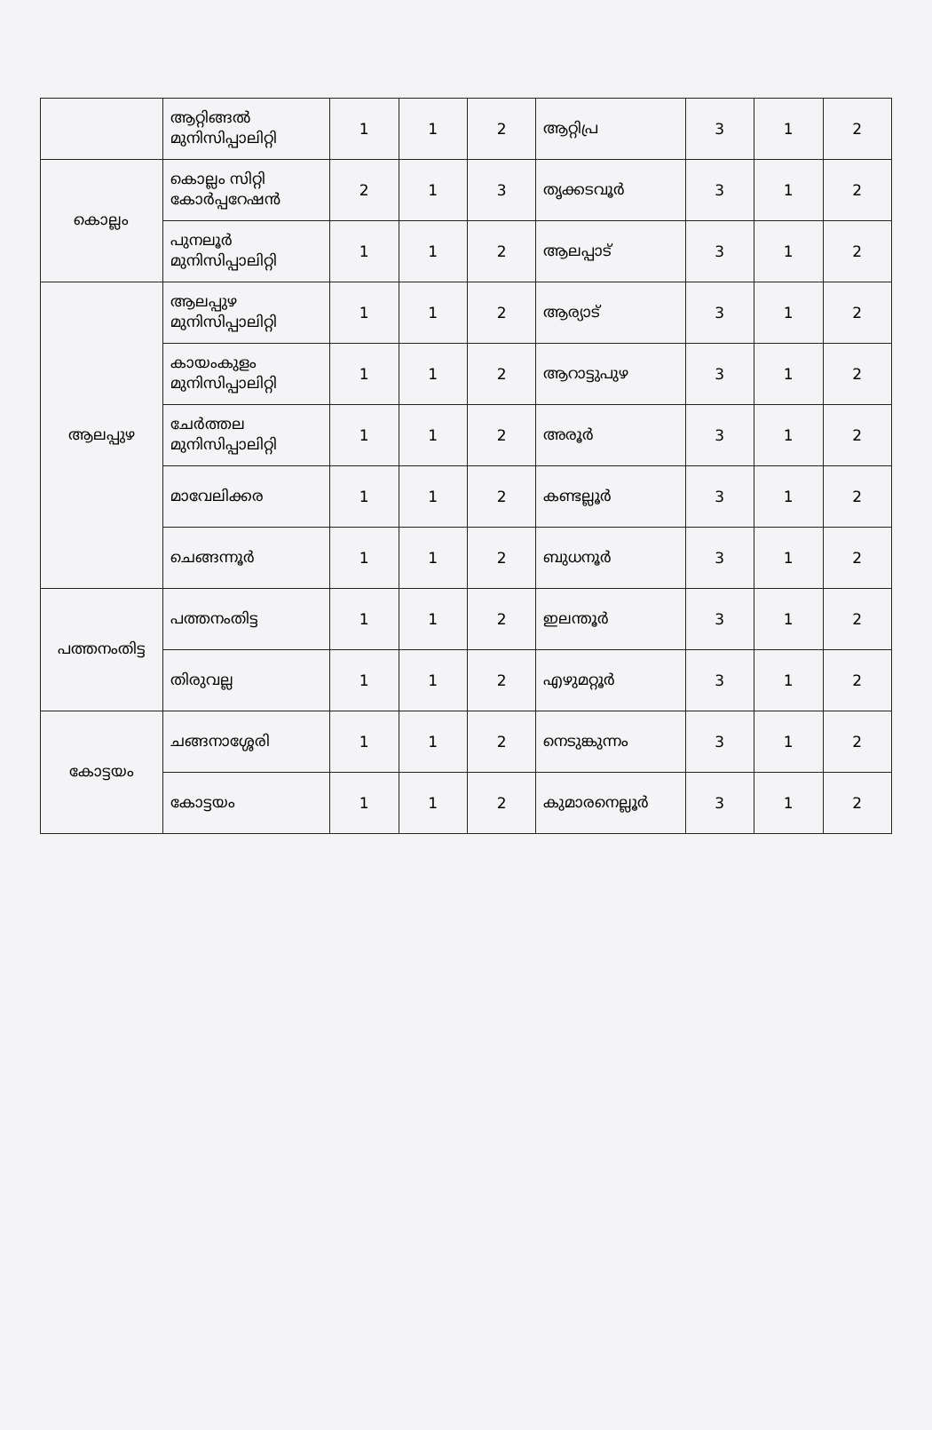| | ആറ്റിങ്ങൽ മുനിസിപ്പാലിറ്റി | 1 | 1 | 2 | ആറ്റിപ്ര | 3 | 1 | 2 |
| കൊല്ലം | കൊല്ലം സിറ്റി കോർപ്പറേഷൻ | 2 | 1 | 3 | തൃക്കടവൂർ | 3 | 1 | 2 |
| | പുനലൂർ മുനിസിപ്പാലിറ്റി | 1 | 1 | 2 | ആലപ്പാട് | 3 | 1 | 2 |
| ആലപ്പുഴ | ആലപ്പുഴ മുനിസിപ്പാലിറ്റി | 1 | 1 | 2 | ആര്യാട് | 3 | 1 | 2 |
| | കായംകുളം മുനിസിപ്പാലിറ്റി | 1 | 1 | 2 | ആറാട്ടുപുഴ | 3 | 1 | 2 |
| | ചേർത്തല മുനിസിപ്പാലിറ്റി | 1 | 1 | 2 | അരൂർ | 3 | 1 | 2 |
| | മാവേലിക്കര | 1 | 1 | 2 | കണ്ടല്ലൂർ | 3 | 1 | 2 |
| | ചെങ്ങന്നൂർ | 1 | 1 | 2 | ബുധനൂർ | 3 | 1 | 2 |
| പത്തനംതിട്ട | പത്തനംതിട്ട | 1 | 1 | 2 | ഇലന്തൂർ | 3 | 1 | 2 |
| | തിരുവല്ല | 1 | 1 | 2 | എഴുമറ്റൂർ | 3 | 1 | 2 |
| കോട്ടയം | ചങ്ങനാശ്ശേരി | 1 | 1 | 2 | നെടുങ്കുന്നം | 3 | 1 | 2 |
| | കോട്ടയം | 1 | 1 | 2 | കുമാരനെല്ലൂർ | 3 | 1 | 2 |